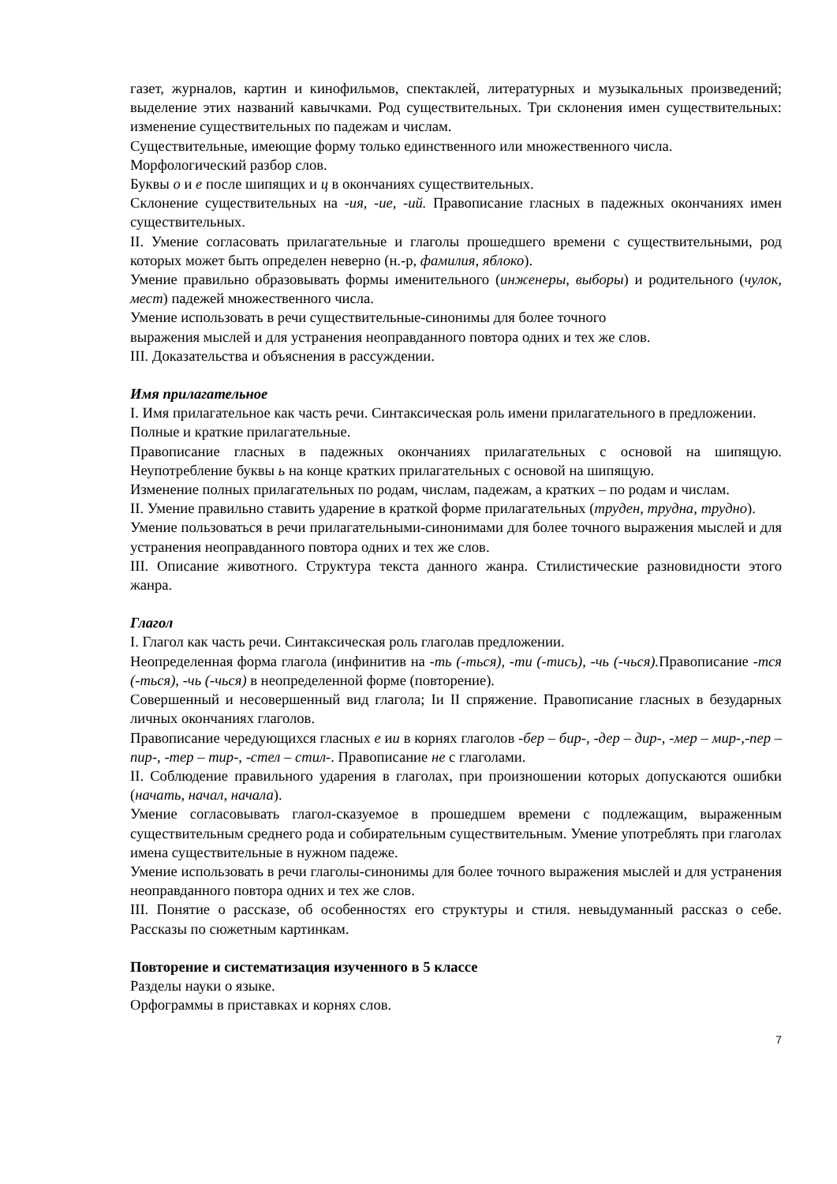газет, журналов, картин и кинофильмов, спектаклей, литературных и музыкальных произведений; выделение этих названий кавычками. Род существительных. Три склонения имен существительных: изменение существительных по падежам и числам.
Существительные, имеющие форму только единственного или множественного числа.
Морфологический разбор слов.
Буквы о и е после шипящих и ц в окончаниях существительных.
Склонение существительных на -ия, -ие, -ий. Правописание гласных в падежных окончаниях имен существительных.
II. Умение согласовать прилагательные и глаголы прошедшего времени с существительными, род которых может быть определен неверно (н.-р, фамилия, яблоко).
Умение правильно образовывать формы именительного (инженеры, выборы) и родительного (чулок, мест) падежей множественного числа.
Умение использовать в речи существительные-синонимы для более точного
выражения мыслей и для устранения неоправданного повтора одних и тех же слов.
III. Доказательства и объяснения в рассуждении.
Имя прилагательное
I. Имя прилагательное как часть речи. Синтаксическая роль имени прилагательного в предложении.
Полные и краткие прилагательные.
Правописание гласных в падежных окончаниях прилагательных с основой на шипящую. Неупотребление буквы ь на конце кратких прилагательных с основой на шипящую.
Изменение полных прилагательных по родам, числам, падежам, а кратких – по родам и числам.
II. Умение правильно ставить ударение в краткой форме прилагательных (труден, трудна, трудно).
Умение пользоваться в речи прилагательными-синонимами для более точного выражения мыслей и для устранения неоправданного повтора одних и тех же слов.
III. Описание животного. Структура текста данного жанра. Стилистические разновидности этого жанра.
Глагол
I. Глагол как часть речи. Синтаксическая роль глаголав предложении.
Неопределенная форма глагола (инфинитив на -ть (-ться), -ти (-тись), -чь (-чься). Правописание -тся (-ться), -чь (-чься) в неопределенной форме (повторение).
Совершенный и несовершенный вид глагола; Iи II спряжение. Правописание гласных в безударных личных окончаниях глаголов.
Правописание чередующихся гласных е ии в корнях глаголов -бер – бир-, -дер – дир-, -мер – мир-,-пер – пир-, -тер – тир-, -стел – стил-. Правописание не с глаголами.
II. Соблюдение правильного ударения в глаголах, при произношении которых допускаются ошибки (начать, начал, начала).
Умение согласовывать глагол-сказуемое в прошедшем времени с подлежащим, выраженным существительным среднего рода и собирательным существительным. Умение употреблять при глаголах имена существительные в нужном падеже.
Умение использовать в речи глаголы-синонимы для более точного выражения мыслей и для устранения неоправданного повтора одних и тех же слов.
III. Понятие о рассказе, об особенностях его структуры и стиля. невыдуманный рассказ о себе. Рассказы по сюжетным картинкам.
Повторение и систематизация изученного в 5 классе
Разделы науки о языке.
Орфограммы в приставках и корнях слов.
7